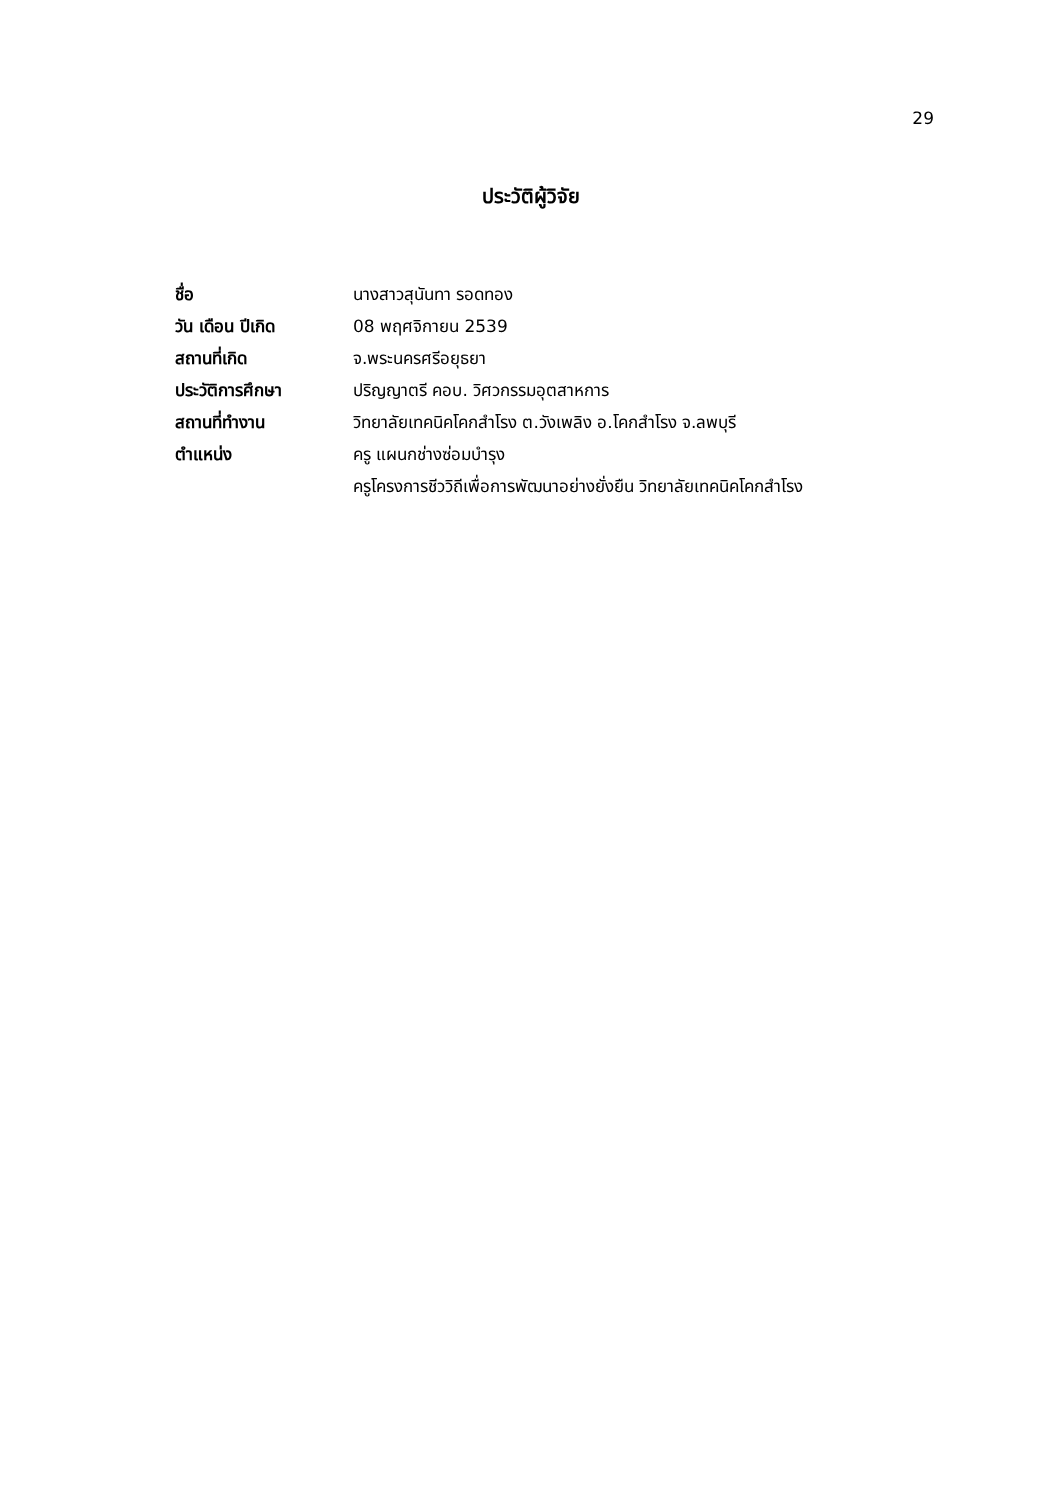29
ประวัติผู้วิจัย
| ชื่อ | นางสาวสุนันทา รอดทอง |
| วัน เดือน ปีเกิด | 08 พฤศจิกายน 2539 |
| สถานที่เกิด | จ.พระนครศรีอยุธยา |
| ประวัติการศึกษา | ปริญญาตรี คอบ. วิศวกรรมอุตสาหการ |
| สถานที่ทำงาน | วิทยาลัยเทคนิคโคกสำโรง ต.วังเพลิง อ.โคกสำโรง จ.ลพบุรี |
| ตำแหน่ง | ครู แผนกช่างซ่อมบำรุง |
| | ครูโครงการชีววิถีเพื่อการพัฒนาอย่างยั่งยืน วิทยาลัยเทคนิคโคกสำโรง |